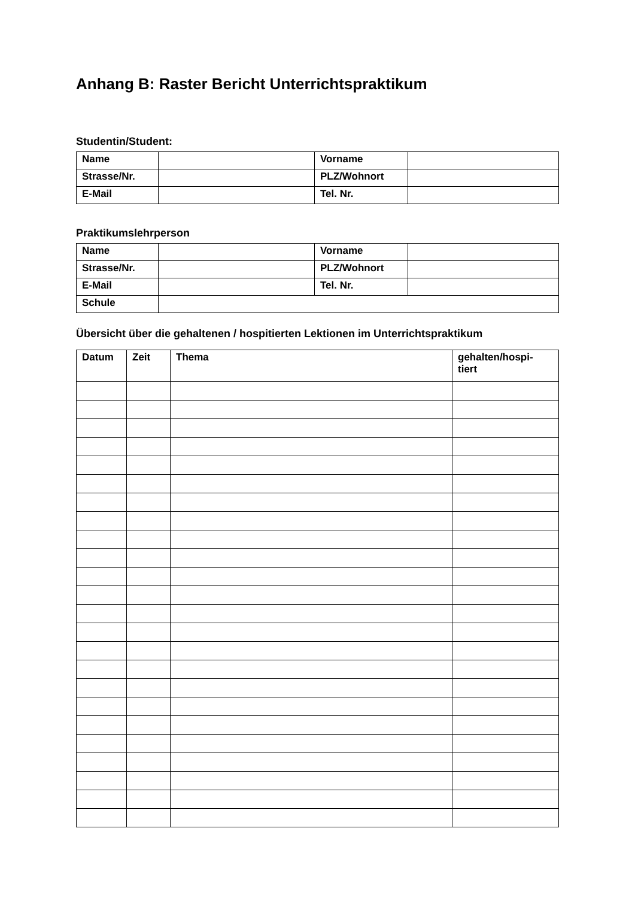Anhang B: Raster Bericht Unterrichtspraktikum
Studentin/Student:
| Name | | Vorname | |
| Strasse/Nr. | | PLZ/Wohnort | |
| E-Mail | | Tel. Nr. | |
Praktikumslehrperson
| Name | | Vorname | |
| Strasse/Nr. | | PLZ/Wohnort | |
| E-Mail | | Tel. Nr. | |
| Schule | | | |
Übersicht über die gehaltenen / hospitierten Lektionen im Unterrichtspraktikum
| Datum | Zeit | Thema | gehalten/hospi- tiert |
| --- | --- | --- | --- |